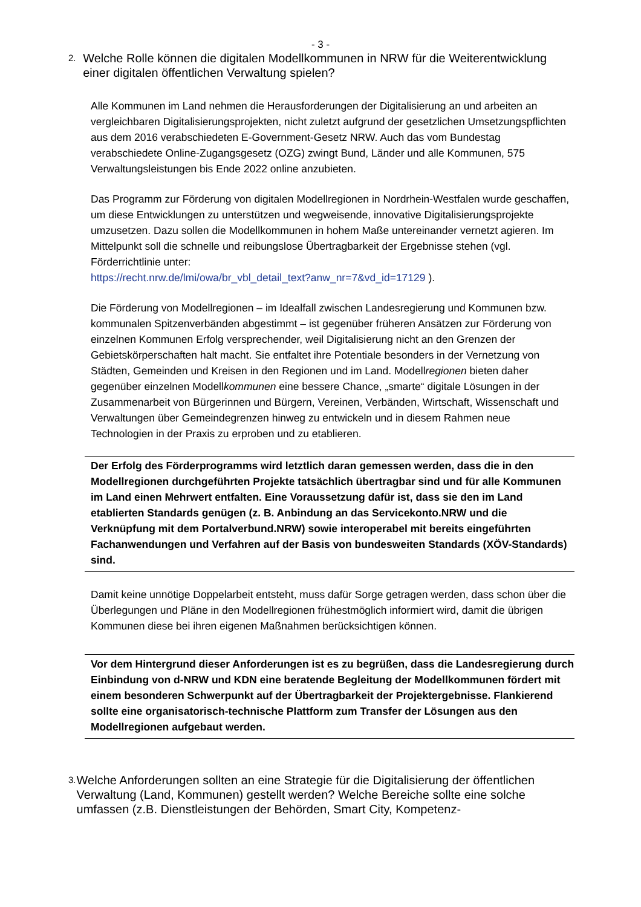- 3 -
2. Welche Rolle können die digitalen Modellkommunen in NRW für die Weiterentwicklung einer digitalen öffentlichen Verwaltung spielen?
Alle Kommunen im Land nehmen die Herausforderungen der Digitalisierung an und arbeiten an vergleichbaren Digitalisierungsprojekten, nicht zuletzt aufgrund der gesetzlichen Umsetzungspflichten aus dem 2016 verabschiedeten E-Government-Gesetz NRW. Auch das vom Bundestag verabschiedete Online-Zugangsgesetz (OZG) zwingt Bund, Länder und alle Kommunen, 575 Verwaltungsleistungen bis Ende 2022 online anzubieten.
Das Programm zur Förderung von digitalen Modellregionen in Nordrhein-Westfalen wurde geschaffen, um diese Entwicklungen zu unterstützen und wegweisende, innovative Digitalisierungsprojekte umzusetzen. Dazu sollen die Modellkommunen in hohem Maße untereinander vernetzt agieren. Im Mittelpunkt soll die schnelle und reibungslose Übertragbarkeit der Ergebnisse stehen (vgl. Förderrichtlinie unter:
https://recht.nrw.de/lmi/owa/br_vbl_detail_text?anw_nr=7&vd_id=17129 ).
Die Förderung von Modellregionen – im Idealfall zwischen Landesregierung und Kommunen bzw. kommunalen Spitzenverbänden abgestimmt – ist gegenüber früheren Ansätzen zur Förderung von einzelnen Kommunen Erfolg versprechender, weil Digitalisierung nicht an den Grenzen der Gebietskörperschaften halt macht. Sie entfaltet ihre Potentiale besonders in der Vernetzung von Städten, Gemeinden und Kreisen in den Regionen und im Land. Modellregionen bieten daher gegenüber einzelnen Modellkommunen eine bessere Chance, „smarte“ digitale Lösungen in der Zusammenarbeit von Bürgerinnen und Bürgern, Vereinen, Verbänden, Wirtschaft, Wissenschaft und Verwaltungen über Gemeindegrenzen hinweg zu entwickeln und in diesem Rahmen neue Technologien in der Praxis zu erproben und zu etablieren.
Der Erfolg des Förderprogramms wird letztlich daran gemessen werden, dass die in den Modellregionen durchgeführten Projekte tatsächlich übertragbar sind und für alle Kommunen im Land einen Mehrwert entfalten. Eine Voraussetzung dafür ist, dass sie den im Land etablierten Standards genügen (z. B. Anbindung an das Servicekonto.NRW und die Verknüpfung mit dem Portalverbund.NRW) sowie interoperabel mit bereits eingeführten Fachanwendungen und Verfahren auf der Basis von bundesweiten Standards (XÖV-Standards) sind.
Damit keine unnötige Doppelarbeit entsteht, muss dafür Sorge getragen werden, dass schon über die Überlegungen und Pläne in den Modellregionen frühestmöglich informiert wird, damit die übrigen Kommunen diese bei ihren eigenen Maßnahmen berücksichtigen können.
Vor dem Hintergrund dieser Anforderungen ist es zu begrüßen, dass die Landesregierung durch Einbindung von d-NRW und KDN eine beratende Begleitung der Modellkommunen fördert mit einem besonderen Schwerpunkt auf der Übertragbarkeit der Projektergebnisse. Flankierend sollte eine organisatorisch-technische Plattform zum Transfer der Lösungen aus den Modellregionen aufgebaut werden.
3. Welche Anforderungen sollten an eine Strategie für die Digitalisierung der öffentlichen Verwaltung (Land, Kommunen) gestellt werden? Welche Bereiche sollte eine solche umfassen (z.B. Dienstleistungen der Behörden, Smart City, Kompetenz-